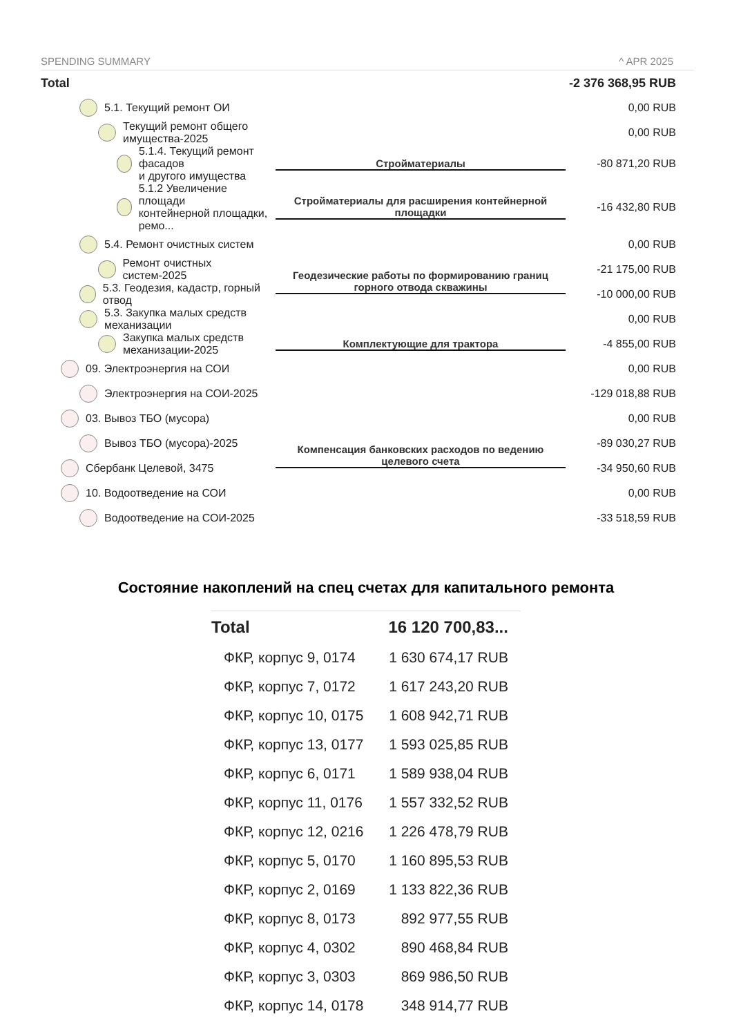SPENDING SUMMARY ^ APR 2025
| Total | | -2 376 368,95 RUB |
| 5.1. Текущий ремонт ОИ | | 0,00 RUB |
| Текущий ремонт общего имущества-2025 | | 0,00 RUB |
| 5.1.4. Текущий ремонт фасадов и другого имущества | Стройматериалы | -80 871,20 RUB |
| 5.1.2 Увеличение площади контейнерной площадки, ремо... | Стройматериалы для расширения контейнерной площадки | -16 432,80 RUB |
| 5.4. Ремонт очистных систем | | 0,00 RUB |
| Ремонт очистных систем-2025 | Геодезические работы по формированию границ горного отвода скважины | -21 175,00 RUB |
| 5.3. Геодезия, кадастр, горный отвод | | -10 000,00 RUB |
| 5.3. Закупка малых средств механизации | | 0,00 RUB |
| Закупка малых средств механизации-2025 | Комплектующие для трактора | -4 855,00 RUB |
| 09. Электроэнергия на СОИ | | 0,00 RUB |
| Электроэнергия на СОИ-2025 | | -129 018,88 RUB |
| 03. Вывоз ТБО (мусора) | | 0,00 RUB |
| Вывоз ТБО (мусора)-2025 | Компенсация банковских расходов по ведению целевого счета | -89 030,27 RUB |
| Сбербанк Целевой, 3475 | | -34 950,60 RUB |
| 10. Водоотведение на СОИ | | 0,00 RUB |
| Водоотведение на СОИ-2025 | | -33 518,59 RUB |
Состояние накоплений на спец счетах для капитального ремонта
| Total | 16 120 700,83... |
| ФКР, корпус 9, 0174 | 1 630 674,17 RUB |
| ФКР, корпус 7, 0172 | 1 617 243,20 RUB |
| ФКР, корпус 10, 0175 | 1 608 942,71 RUB |
| ФКР, корпус 13, 0177 | 1 593 025,85 RUB |
| ФКР, корпус 6, 0171 | 1 589 938,04 RUB |
| ФКР, корпус 11, 0176 | 1 557 332,52 RUB |
| ФКР, корпус 12, 0216 | 1 226 478,79 RUB |
| ФКР, корпус 5, 0170 | 1 160 895,53 RUB |
| ФКР, корпус 2, 0169 | 1 133 822,36 RUB |
| ФКР, корпус 8, 0173 | 892 977,55 RUB |
| ФКР, корпус 4, 0302 | 890 468,84 RUB |
| ФКР, корпус 3, 0303 | 869 986,50 RUB |
| ФКР, корпус 14, 0178 | 348 914,77 RUB |